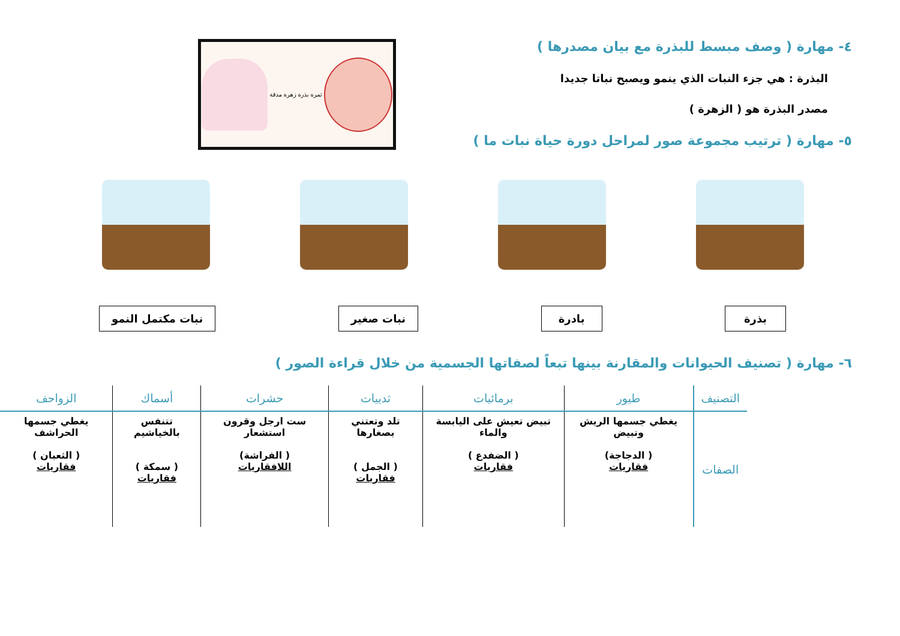٤- مهارة ( وصف مبسط للبذرة مع بيان مصدرها )
البذرة : هي جزء النبات الذي ينمو ويصبح نباتا جديدا
مصدر البذرة هو ( الزهرة )
٥- مهارة ( ترتيب مجموعة صور لمراحل دورة حياة نبات ما )
ثمرة بذرة زهرة مدقة
بذرة بادرة نبات صغير نبات مكتمل النمو
٦- مهارة ( تصنيف الحيوانات والمقارنة بينها تبعاً لصفاتها الجسمية من خلال قراءة الصور )
| التصنيف | طيور | برمائيات | ثدييات | حشرات | أسماك | الزواحف |
| --- | --- | --- | --- | --- | --- | --- |
| الصفات | يغطي جسمها الريش وتبيض ( الدجاجة) فقاريات | تبيض تعيش على اليابسة والماء ( الضفدع ) فقاريات | تلد وتعتني بصغارها ( الجمل ) فقاريات | ست ارجل وقرون استشعار ( الفراشة) اللافقاريات | تتنفس بالخياشيم ( سمكة ) فقاريات | يغطي جسمها الحراشف ( الثعبان ) فقاريات |